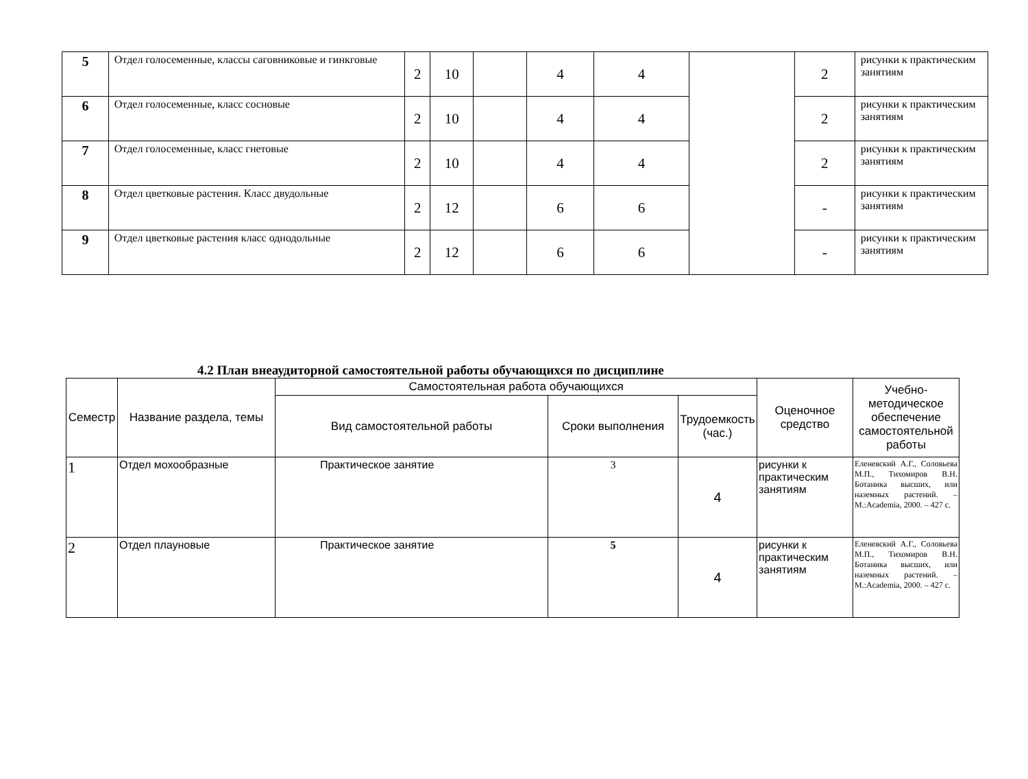| 5 | Отдел голосеменные, классы саговниковые и гинкговые | 2 | 10 | | 4 | 4 | | 2 | рисунки к практическим занятиям |
| 6 | Отдел голосеменные, класс сосновые | 2 | 10 | | 4 | 4 | | 2 | рисунки к практическим занятиям |
| 7 | Отдел голосеменные, класс гнетовые | 2 | 10 | | 4 | 4 | | 2 | рисунки к практическим занятиям |
| 8 | Отдел цветковые растения. Класс двудольные | 2 | 12 | | 6 | 6 | | - | рисунки к практическим занятиям |
| 9 | Отдел цветковые растения класс однодольные | 2 | 12 | | 6 | 6 | | - | рисунки к практическим занятиям |
4.2 План внеаудиторной самостоятельной работы обучающихся по дисциплине
| Семестр | Название раздела, темы | Самостоятельная работа обучающихся | | | Оценочное средство | Учебно-методическое обеспечение самостоятельной работы |
| --- | --- | --- | --- | --- | --- | --- |
| | | Вид самостоятельной работы | Сроки выполнения | Трудоемкость (час.) | | |
| 1 | Отдел мохообразные | Практическое занятие | 3 | 4 | рисунки к практическим занятиям | Еленевский А.Г., Соловьева М.П., Тихомиров В.Н. Ботаника высших, или наземных растений. – М.:Academia, 2000. – 427 с. |
| 2 | Отдел плауновые | Практическое занятие | 5 | 4 | рисунки к практическим занятиям | Еленевский А.Г., Соловьева М.П., Тихомиров В.Н. Ботаника высших, или наземных растений. – М.:Academia, 2000. – 427 с. |